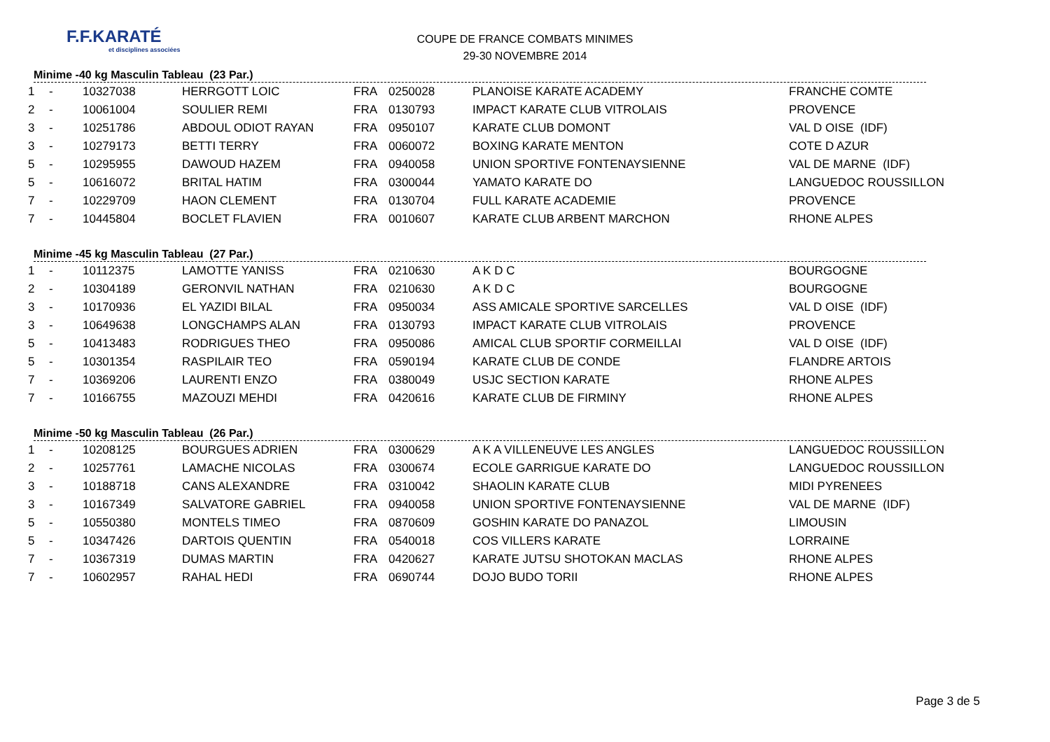F.F.KARATÉ
et disciplines associées
COUPE DE FRANCE COMBATS MINIMES
29-30 NOVEMBRE 2014
Minime -40 kg Masculin Tableau (23 Par.)
| 1 | - | 10327038 | HERRGOTT LOIC | FRA | 0250028 | PLANOISE KARATE ACADEMY | FRANCHE COMTE |
| 2 | - | 10061004 | SOULIER REMI | FRA | 0130793 | IMPACT KARATE CLUB VITROLAIS | PROVENCE |
| 3 | - | 10251786 | ABDOUL ODIOT RAYAN | FRA | 0950107 | KARATE CLUB DOMONT | VAL D OISE (IDF) |
| 3 | - | 10279173 | BETTI TERRY | FRA | 0060072 | BOXING KARATE MENTON | COTE D AZUR |
| 5 | - | 10295955 | DAWOUD HAZEM | FRA | 0940058 | UNION SPORTIVE FONTENAYSIENNE | VAL DE MARNE (IDF) |
| 5 | - | 10616072 | BRITAL HATIM | FRA | 0300044 | YAMATO KARATE DO | LANGUEDOC ROUSSILLON |
| 7 | - | 10229709 | HAON CLEMENT | FRA | 0130704 | FULL KARATE ACADEMIE | PROVENCE |
| 7 | - | 10445804 | BOCLET FLAVIEN | FRA | 0010607 | KARATE CLUB ARBENT MARCHON | RHONE ALPES |
Minime -45 kg Masculin Tableau (27 Par.)
| 1 | - | 10112375 | LAMOTTE YANISS | FRA | 0210630 | A K D C | BOURGOGNE |
| 2 | - | 10304189 | GERONVIL NATHAN | FRA | 0210630 | A K D C | BOURGOGNE |
| 3 | - | 10170936 | EL YAZIDI BILAL | FRA | 0950034 | ASS AMICALE SPORTIVE SARCELLES | VAL D OISE (IDF) |
| 3 | - | 10649638 | LONGCHAMPS ALAN | FRA | 0130793 | IMPACT KARATE CLUB VITROLAIS | PROVENCE |
| 5 | - | 10413483 | RODRIGUES THEO | FRA | 0950086 | AMICAL CLUB SPORTIF CORMEILLAI | VAL D OISE (IDF) |
| 5 | - | 10301354 | RASPILAIR TEO | FRA | 0590194 | KARATE CLUB DE CONDE | FLANDRE ARTOIS |
| 7 | - | 10369206 | LAURENTI ENZO | FRA | 0380049 | USJC SECTION KARATE | RHONE ALPES |
| 7 | - | 10166755 | MAZOUZI MEHDI | FRA | 0420616 | KARATE CLUB DE FIRMINY | RHONE ALPES |
Minime -50 kg Masculin Tableau (26 Par.)
| 1 | - | 10208125 | BOURGUES ADRIEN | FRA | 0300629 | A K A VILLENEUVE LES ANGLES | LANGUEDOC ROUSSILLON |
| 2 | - | 10257761 | LAMACHE NICOLAS | FRA | 0300674 | ECOLE GARRIGUE KARATE DO | LANGUEDOC ROUSSILLON |
| 3 | - | 10188718 | CANS ALEXANDRE | FRA | 0310042 | SHAOLIN KARATE CLUB | MIDI PYRENEES |
| 3 | - | 10167349 | SALVATORE GABRIEL | FRA | 0940058 | UNION SPORTIVE FONTENAYSIENNE | VAL DE MARNE (IDF) |
| 5 | - | 10550380 | MONTELS TIMEO | FRA | 0870609 | GOSHIN KARATE DO PANAZOL | LIMOUSIN |
| 5 | - | 10347426 | DARTOIS QUENTIN | FRA | 0540018 | COS VILLERS KARATE | LORRAINE |
| 7 | - | 10367319 | DUMAS MARTIN | FRA | 0420627 | KARATE JUTSU SHOTOKAN MACLAS | RHONE ALPES |
| 7 | - | 10602957 | RAHAL HEDI | FRA | 0690744 | DOJO BUDO TORII | RHONE ALPES |
Page 3 de 5